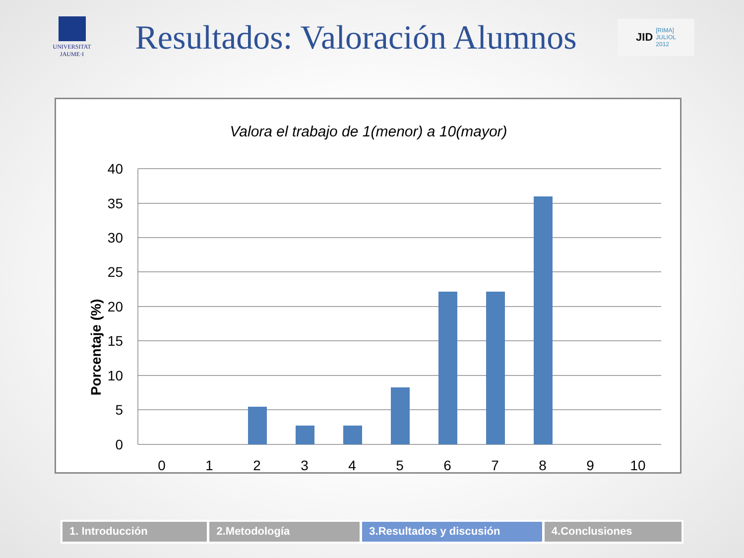UNIVERSITAT
JAUME·I
Resultados: Valoración Alumnos
JID [RIMA]
JULIOL
2012
Valora el trabajo de 1(menor) a 10(mayor)
Porcentaje (%)
40
35
30
25
20
15
10
5
0
0
1
2
3
4
5
6
7
8
9
10
1. Introducción 2.Metodología 3.Resultados y discusión 4.Conclusiones